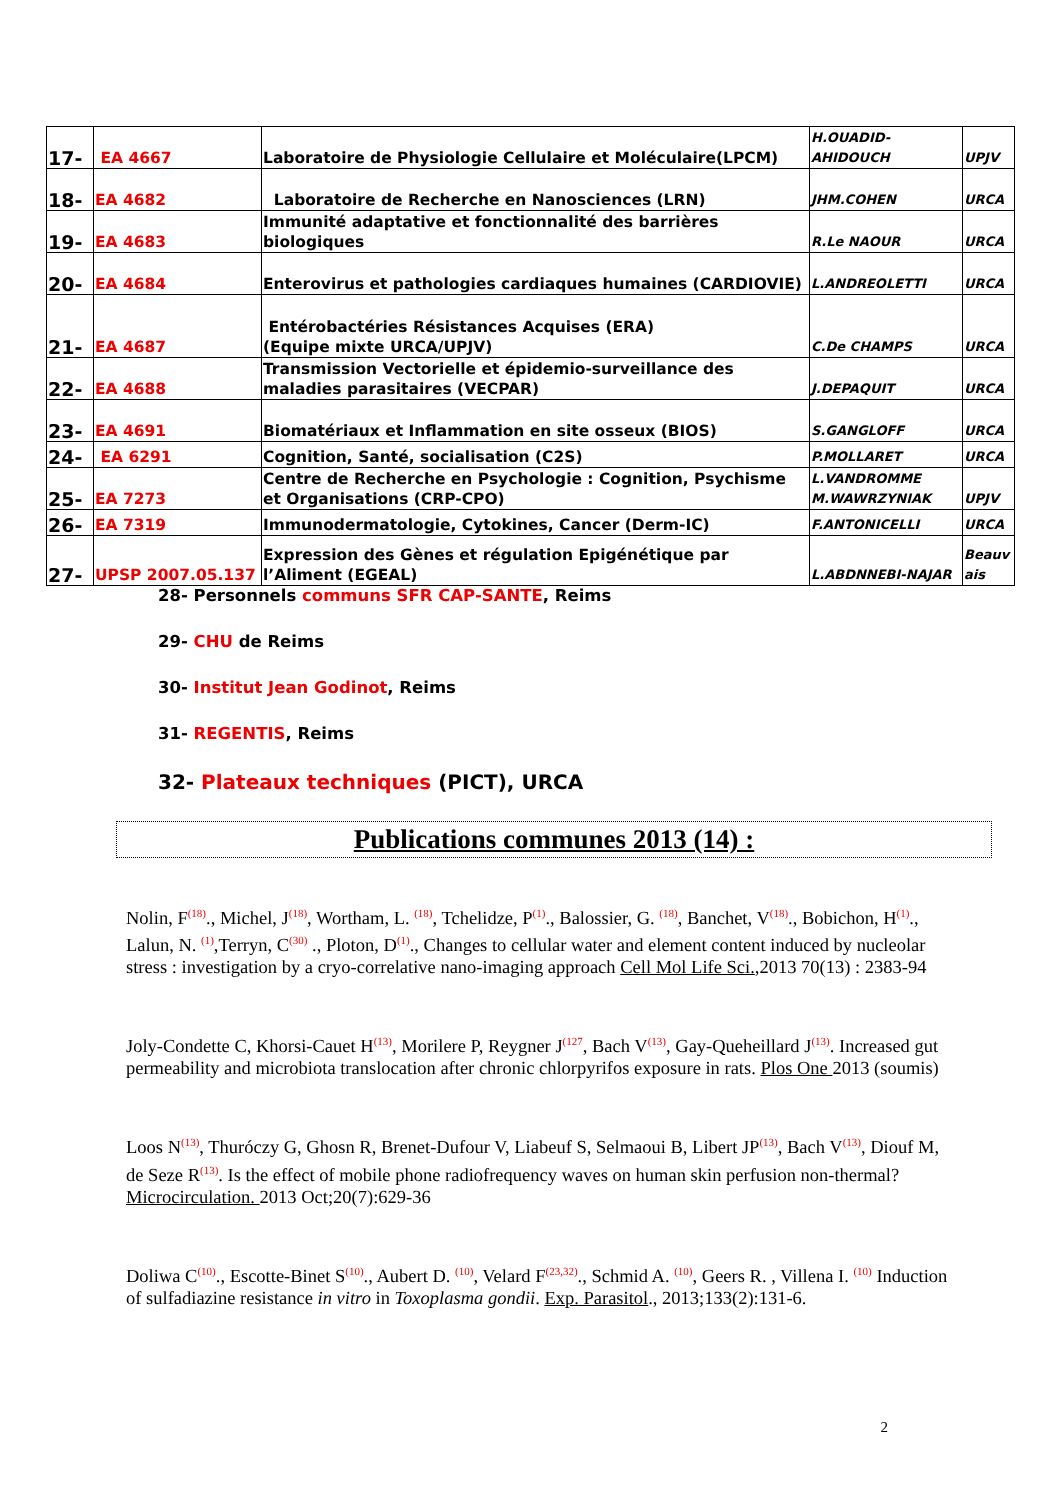| 17- | EA 4667 | Laboratoire de Physiologie Cellulaire et Moléculaire(LPCM) | H.OUADID-AHIDOUCH | UPJV |
| 18- | EA 4682 | Laboratoire de Recherche en Nanosciences (LRN) | JHM.COHEN | URCA |
| 19- | EA 4683 | Immunité adaptative et fonctionnalité des barrières biologiques | R.Le NAOUR | URCA |
| 20- | EA 4684 | Enterovirus et pathologies cardiaques humaines (CARDIOVIE) | L.ANDREOLETTI | URCA |
| 21- | EA 4687 | Entérobactéries Résistances Acquises (ERA) (Equipe mixte URCA/UPJV) | C.De CHAMPS | URCA |
| 22- | EA 4688 | Transmission Vectorielle et épidemio-surveillance des maladies parasitaires (VECPAR) | J.DEPAQUIT | URCA |
| 23- | EA 4691 | Biomatériaux et Inflammation en site osseux (BIOS) | S.GANGLOFF | URCA |
| 24- | EA 6291 | Cognition, Santé, socialisation (C2S) | P.MOLLARET | URCA |
| 25- | EA 7273 | Centre de Recherche en Psychologie : Cognition, Psychisme et Organisations (CRP-CPO) | L.VANDROMME M.WAWRZYNIAK | UPJV |
| 26- | EA 7319 | Immunodermatologie, Cytokines, Cancer (Derm-IC) | F.ANTONICELLI | URCA |
| 27- | UPSP 2007.05.137 | Expression des Gènes et régulation Epigénétique par l’Aliment (EGEAL) | L.ABDNNEBI-NAJAR | Beauv ais |
28- Personnels communs SFR CAP-SANTE, Reims
29- CHU de Reims
30- Institut Jean Godinot, Reims
31- REGENTIS, Reims
32- Plateaux techniques (PICT), URCA
Publications communes 2013 (14) :
Nolin, F<sup>(18)</sup>., Michel, J<sup>(18)</sup>, Wortham, L. <sup>(18)</sup>, Tchelidze, P<sup>(1)</sup>., Balossier, G. <sup>(18)</sup>, Banchet, V<sup>(18)</sup>., Bobichon, H<sup>(1)</sup>., Lalun, N. <sup>(1)</sup>,Terryn, C<sup>(30)</sup> ., Ploton, D<sup>(1)</sup>., Changes to cellular water and element content induced by nucleolar stress : investigation by a cryo-correlative nano-imaging approach Cell Mol Life Sci.,2013 70(13) : 2383-94
Joly-Condette C, Khorsi-Cauet H<sup>(13)</sup>, Morilere P, Reygner J<sup>(127</sup>, Bach V<sup>(13)</sup>, Gay-Queheillard J<sup>(13)</sup>. Increased gut permeability and microbiota translocation after chronic chlorpyrifos exposure in rats. Plos One 2013 (soumis)
Loos N<sup>(13)</sup>, Thuróczy G, Ghosn R, Brenet-Dufour V, Liabeuf S, Selmaoui B, Libert JP<sup>(13)</sup>, Bach V<sup>(13)</sup>, Diouf M, de Seze R<sup>(13)</sup>. Is the effect of mobile phone radiofrequency waves on human skin perfusion non-thermal? Microcirculation. 2013 Oct;20(7):629-36
Doliwa C<sup>(10)</sup>., Escotte-Binet S<sup>(10)</sup>., Aubert D. <sup>(10)</sup>, Velard F<sup>(23,32)</sup>., Schmid A. <sup>(10)</sup>, Geers R. , Villena I. <sup>(10)</sup> Induction of sulfadiazine resistance in vitro in Toxoplasma gondii. Exp. Parasitol., 2013;133(2):131-6.
2